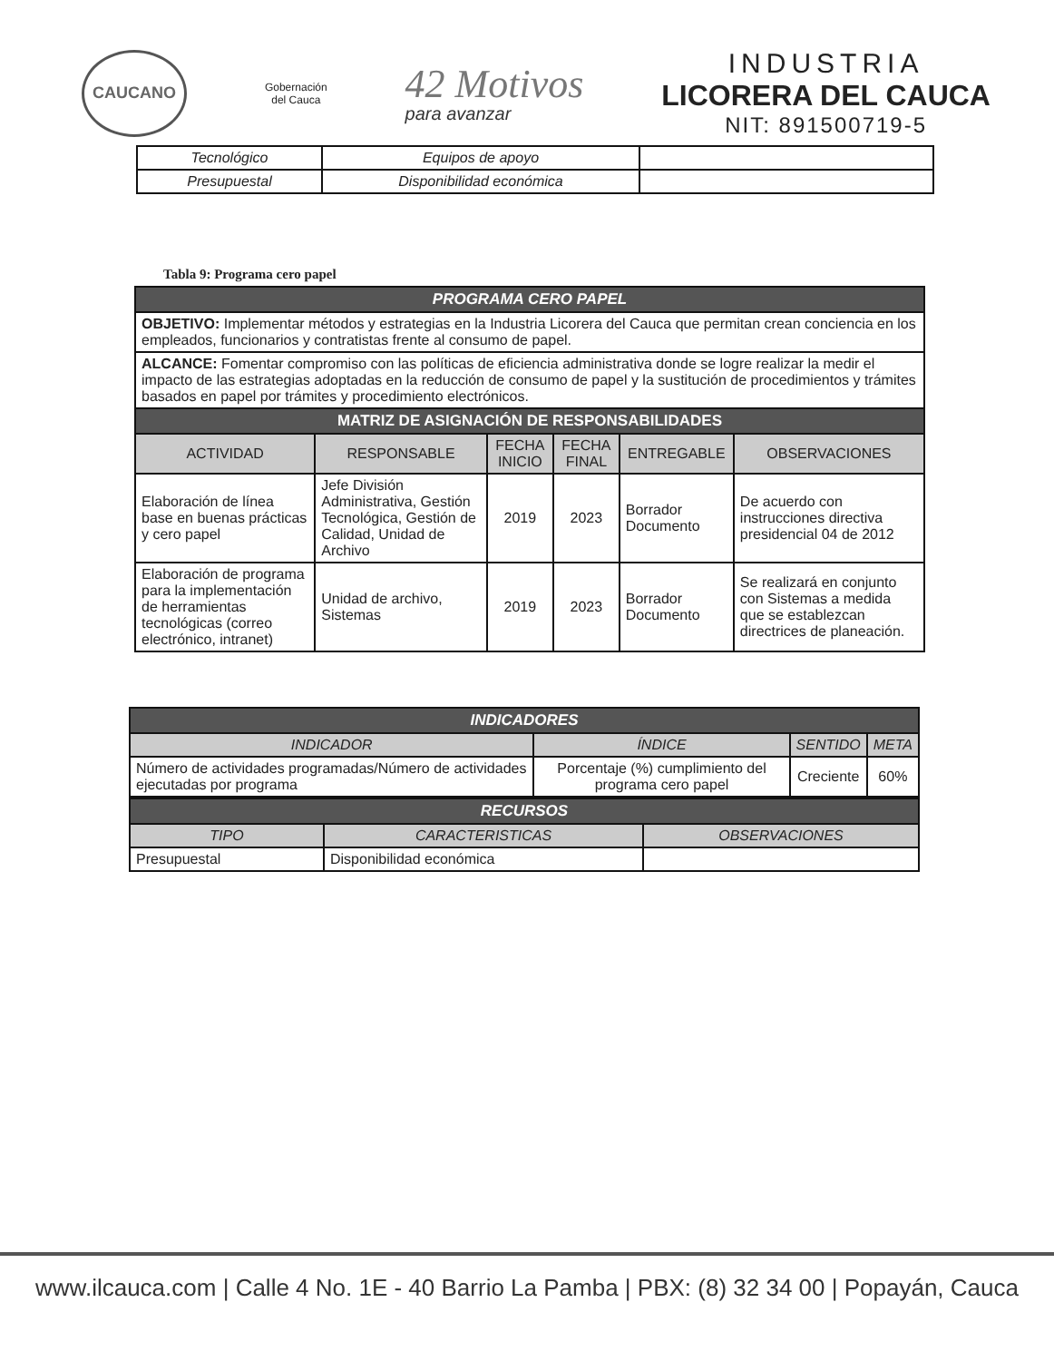CAUCANO
Gobernación
del Cauca
42 Motivos
para avanzar
INDUSTRIA
LICORERA DEL CAUCA
NIT: 891500719-5
| Tecnológico | Equipos de apoyo | |
| Presupuestal | Disponibilidad económica | |
Tabla 9: Programa cero papel
| PROGRAMA CERO PAPEL | | | | | |
| OBJETIVO: Implementar métodos y estrategias en la Industria Licorera del Cauca que permitan crean conciencia en los empleados, funcionarios y contratistas frente al consumo de papel. | | | | | |
| ALCANCE: Fomentar compromiso con las políticas de eficiencia administrativa donde se logre realizar la medir el impacto de las estrategias adoptadas en la reducción de consumo de papel y la sustitución de procedimientos y trámites basados en papel por trámites y procedimiento electrónicos. | | | | | |
| MATRIZ DE ASIGNACIÓN DE RESPONSABILIDADES | | | | | |
| ACTIVIDAD | RESPONSABLE | FECHA INICIO | FECHA FINAL | ENTREGABLE | OBSERVACIONES |
| Elaboración de línea base en buenas prácticas y cero papel | Jefe División Administrativa, Gestión Tecnológica, Gestión de Calidad, Unidad de Archivo | 2019 | 2023 | Borrador Documento | De acuerdo con instrucciones directiva presidencial 04 de 2012 |
| Elaboración de programa para la implementación de herramientas tecnológicas (correo electrónico, intranet) | Unidad de archivo, Sistemas | 2019 | 2023 | Borrador Documento | Se realizará en conjunto con Sistemas a medida que se establezcan directrices de planeación. |
| INDICADORES | | | |
| INDICADOR | ÍNDICE | SENTIDO | META |
| Número de actividades programadas/Número de actividades ejecutadas por programa | Porcentaje (%) cumplimiento del programa cero papel | Creciente | 60% |
| RECURSOS | | |
| TIPO | CARACTERISTICAS | OBSERVACIONES |
| Presupuestal | Disponibilidad económica | |
www.ilcauca.com | Calle 4 No. 1E - 40 Barrio La Pamba | PBX: (8) 32 34 00 | Popayán, Cauca